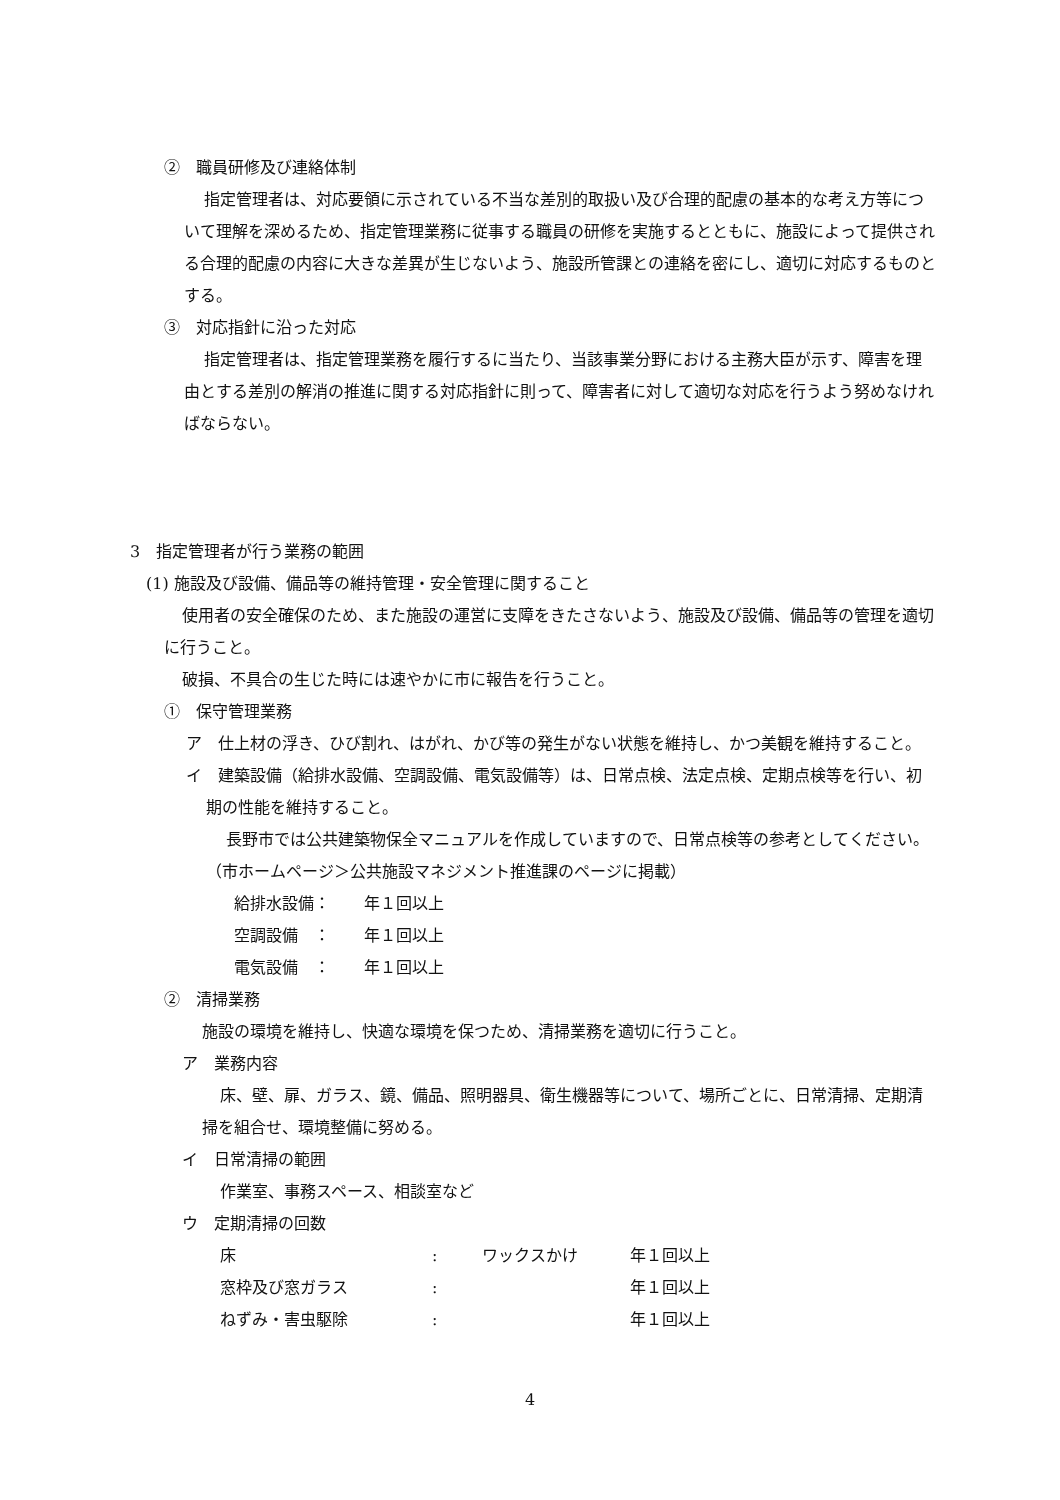②　職員研修及び連絡体制
指定管理者は、対応要領に示されている不当な差別的取扱い及び合理的配慮の基本的な考え方等について理解を深めるため、指定管理業務に従事する職員の研修を実施するとともに、施設によって提供される合理的配慮の内容に大きな差異が生じないよう、施設所管課との連絡を密にし、適切に対応するものとする。
③　対応指針に沿った対応
指定管理者は、指定管理業務を履行するに当たり、当該事業分野における主務大臣が示す、障害を理由とする差別の解消の推進に関する対応指針に則って、障害者に対して適切な対応を行うよう努めなければならない。
3　指定管理者が行う業務の範囲
(1) 施設及び設備、備品等の維持管理・安全管理に関すること
使用者の安全確保のため、また施設の運営に支障をきたさないよう、施設及び設備、備品等の管理を適切に行うこと。
破損、不具合の生じた時には速やかに市に報告を行うこと。
①　保守管理業務
ア　仕上材の浮き、ひび割れ、はがれ、かび等の発生がない状態を維持し、かつ美観を維持すること。
イ　建築設備（給排水設備、空調設備、電気設備等）は、日常点検、法定点検、定期点検等を行い、初期の性能を維持すること。
長野市では公共建築物保全マニュアルを作成していますので、日常点検等の参考としてください。（市ホームページ＞公共施設マネジメント推進課のページに掲載）
| 給排水設備： | 年１回以上 |
| 空調設備 ： | 年１回以上 |
| 電気設備 ： | 年１回以上 |
②　清掃業務
施設の環境を維持し、快適な環境を保つため、清掃業務を適切に行うこと。
ア　業務内容
床、壁、扉、ガラス、鏡、備品、照明器具、衛生機器等について、場所ごとに、日常清掃、定期清掃を組合せ、環境整備に努める。
イ　日常清掃の範囲
作業室、事務スペース、相談室など
ウ　定期清掃の回数
| 床 | : | ワックスかけ | 年１回以上 |
| 窓枠及び窓ガラス | : | | 年１回以上 |
| ねずみ・害虫駆除 | : | | 年１回以上 |
4